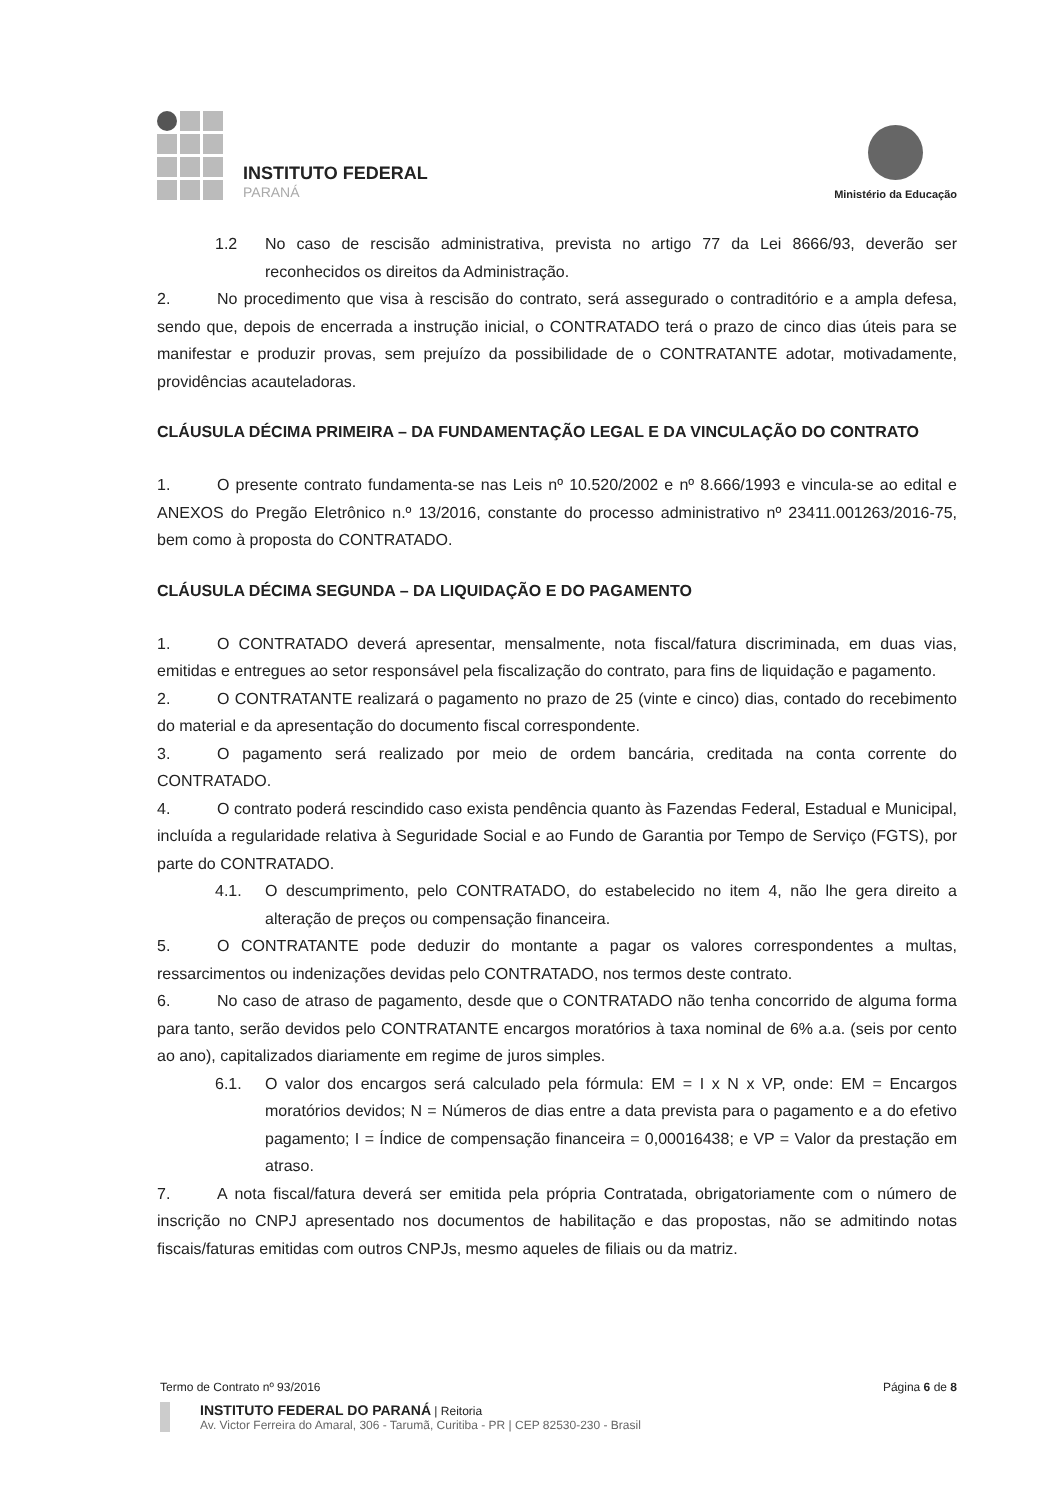INSTITUTO FEDERAL
PARANÁ
Ministério da Educação
1.2 No caso de rescisão administrativa, prevista no artigo 77 da Lei 8666/93, deverão ser reconhecidos os direitos da Administração.
2. No procedimento que visa à rescisão do contrato, será assegurado o contraditório e a ampla defesa, sendo que, depois de encerrada a instrução inicial, o CONTRATADO terá o prazo de cinco dias úteis para se manifestar e produzir provas, sem prejuízo da possibilidade de o CONTRATANTE adotar, motivadamente, providências acauteladoras.
CLÁUSULA DÉCIMA PRIMEIRA – DA FUNDAMENTAÇÃO LEGAL E DA VINCULAÇÃO DO CONTRATO
1. O presente contrato fundamenta-se nas Leis nº 10.520/2002 e nº 8.666/1993 e vincula-se ao edital e ANEXOS do Pregão Eletrônico n.º 13/2016, constante do processo administrativo nº 23411.001263/2016-75, bem como à proposta do CONTRATADO.
CLÁUSULA DÉCIMA SEGUNDA – DA LIQUIDAÇÃO E DO PAGAMENTO
1. O CONTRATADO deverá apresentar, mensalmente, nota fiscal/fatura discriminada, em duas vias, emitidas e entregues ao setor responsável pela fiscalização do contrato, para fins de liquidação e pagamento.
2. O CONTRATANTE realizará o pagamento no prazo de 25 (vinte e cinco) dias, contado do recebimento do material e da apresentação do documento fiscal correspondente.
3. O pagamento será realizado por meio de ordem bancária, creditada na conta corrente do CONTRATADO.
4. O contrato poderá rescindido caso exista pendência quanto às Fazendas Federal, Estadual e Municipal, incluída a regularidade relativa à Seguridade Social e ao Fundo de Garantia por Tempo de Serviço (FGTS), por parte do CONTRATADO.
4.1. O descumprimento, pelo CONTRATADO, do estabelecido no item 4, não lhe gera direito a alteração de preços ou compensação financeira.
5. O CONTRATANTE pode deduzir do montante a pagar os valores correspondentes a multas, ressarcimentos ou indenizações devidas pelo CONTRATADO, nos termos deste contrato.
6. No caso de atraso de pagamento, desde que o CONTRATADO não tenha concorrido de alguma forma para tanto, serão devidos pelo CONTRATANTE encargos moratórios à taxa nominal de 6% a.a. (seis por cento ao ano), capitalizados diariamente em regime de juros simples.
6.1. O valor dos encargos será calculado pela fórmula: EM = I x N x VP, onde: EM = Encargos moratórios devidos; N = Números de dias entre a data prevista para o pagamento e a do efetivo pagamento; I = Índice de compensação financeira = 0,00016438; e VP = Valor da prestação em atraso.
7. A nota fiscal/fatura deverá ser emitida pela própria Contratada, obrigatoriamente com o número de inscrição no CNPJ apresentado nos documentos de habilitação e das propostas, não se admitindo notas fiscais/faturas emitidas com outros CNPJs, mesmo aqueles de filiais ou da matriz.
Termo de Contrato nº 93/2016 Página 6 de 8
INSTITUTO FEDERAL DO PARANÁ | Reitoria
Av. Victor Ferreira do Amaral, 306 - Tarumã, Curitiba - PR | CEP 82530-230 - Brasil